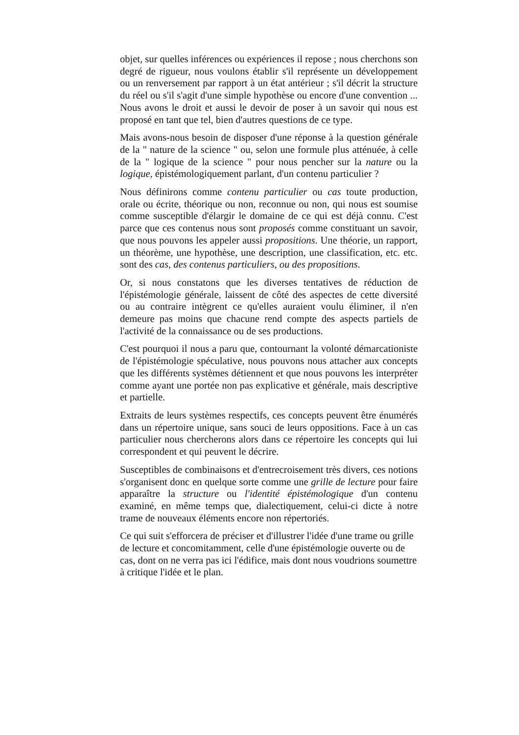objet, sur quelles inférences ou expériences il repose ; nous cherchons son degré de rigueur, nous voulons établir s'il représente un développement ou un renversement par rapport à un état antérieur ; s'il décrit la structure du réel ou s'il s'agit d'une simple hypothèse ou encore d'une convention ... Nous avons le droit et aussi le devoir de poser à un savoir qui nous est proposé en tant que tel, bien d'autres questions de ce type.
Mais avons-nous besoin de disposer d'une réponse à la question générale de la " nature de la science " ou, selon une formule plus atténuée, à celle de la " logique de la science " pour nous pencher sur la nature ou la logique, épistémologiquement parlant, d'un contenu particulier ?
Nous définirons comme contenu particulier ou cas toute production, orale ou écrite, théorique ou non, reconnue ou non, qui nous est soumise comme susceptible d'élargir le domaine de ce qui est déjà connu. C'est parce que ces contenus nous sont proposés comme constituant un savoir, que nous pouvons les appeler aussi propositions. Une théorie, un rapport, un théorème, une hypothèse, une description, une classification, etc. etc. sont des cas, des contenus particuliers, ou des propositions.
Or, si nous constatons que les diverses tentatives de réduction de l'épistémologie générale, laissent de côté des aspectes de cette diversité ou au contraire intègrent ce qu'elles auraient voulu éliminer, il n'en demeure pas moins que chacune rend compte des aspects partiels de l'activité de la connaissance ou de ses productions.
C'est pourquoi il nous a paru que, contournant la volonté démarcationiste de l'épistémologie spéculative, nous pouvons nous attacher aux concepts que les différents systèmes détiennent et que nous pouvons les interpréter comme ayant une portée non pas explicative et générale, mais descriptive et partielle.
Extraits de leurs systèmes respectifs, ces concepts peuvent être énumérés dans un répertoire unique, sans souci de leurs oppositions. Face à un cas particulier nous chercherons alors dans ce répertoire les concepts qui lui correspondent et qui peuvent le décrire.
Susceptibles de combinaisons et d'entrecroisement très divers, ces notions s'organisent donc en quelque sorte comme une grille de lecture pour faire apparaître la structure ou l'identité épistémologique d'un contenu examiné, en même temps que, dialectiquement, celui-ci dicte à notre trame de nouveaux éléments encore non répertoriés.
Ce qui suit s'efforcera de préciser et d'illustrer l'idée d'une trame ou grille de lecture et concomitamment, celle d'une épistémologie ouverte ou de cas, dont on ne verra pas ici l'édifice, mais dont nous voudrions soumettre à critique l'idée et le plan.